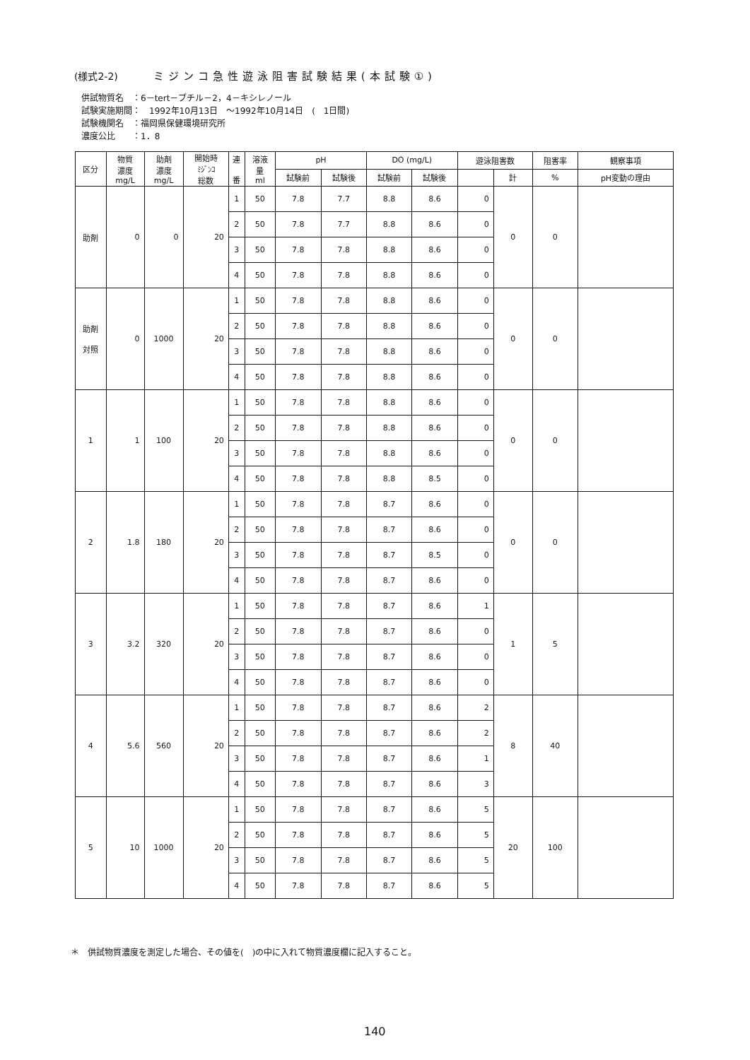(様式2-2) ミジンコ急性遊泳阻害試験結果(本試験①)
供試物質名　：6－tert－ブチル－2，4－キシレノール
試験実施期間：　1992年10月13日　～1992年10月14日　(　1日間)
試験機関名　：福岡県保健環境研究所
濃度公比　　：1．8
| 区分 | 物質 濃度 mg/L | 助剤 濃度 mg/L | 開始時 ﾐｼﾞﾝｺ 総数 | 連 番 | 溶液 量 ml | pH | | DO (mg/L) | | 遊泳阻害数 | | 阻害率 | 観察事項 |
| --- | --- | --- | --- | --- | --- | --- | --- | --- | --- | --- | --- | --- | --- |
| | | | | | | 試験前 | 試験後 | 試験前 | 試験後 | | 計 | % | pH変動の理由 |
| 助剤 | 0 | 0 | 20 | 1 | 50 | 7.8 | 7.7 | 8.8 | 8.6 | 0 | 0 | 0 | |
| | | | | 2 | 50 | 7.8 | 7.7 | 8.8 | 8.6 | 0 | | | |
| | | | | 3 | 50 | 7.8 | 7.8 | 8.8 | 8.6 | 0 | | | |
| | | | | 4 | 50 | 7.8 | 7.8 | 8.8 | 8.6 | 0 | | | |
| 助剤 対照 | 0 | 1000 | 20 | 1 | 50 | 7.8 | 7.8 | 8.8 | 8.6 | 0 | 0 | 0 | |
| | | | | 2 | 50 | 7.8 | 7.8 | 8.8 | 8.6 | 0 | | | |
| | | | | 3 | 50 | 7.8 | 7.8 | 8.8 | 8.6 | 0 | | | |
| | | | | 4 | 50 | 7.8 | 7.8 | 8.8 | 8.6 | 0 | | | |
| 1 | 1 | 100 | 20 | 1 | 50 | 7.8 | 7.8 | 8.8 | 8.6 | 0 | 0 | 0 | |
| | | | | 2 | 50 | 7.8 | 7.8 | 8.8 | 8.6 | 0 | | | |
| | | | | 3 | 50 | 7.8 | 7.8 | 8.8 | 8.6 | 0 | | | |
| | | | | 4 | 50 | 7.8 | 7.8 | 8.8 | 8.5 | 0 | | | |
| 2 | 1.8 | 180 | 20 | 1 | 50 | 7.8 | 7.8 | 8.7 | 8.6 | 0 | 0 | 0 | |
| | | | | 2 | 50 | 7.8 | 7.8 | 8.7 | 8.6 | 0 | | | |
| | | | | 3 | 50 | 7.8 | 7.8 | 8.7 | 8.5 | 0 | | | |
| | | | | 4 | 50 | 7.8 | 7.8 | 8.7 | 8.6 | 0 | | | |
| 3 | 3.2 | 320 | 20 | 1 | 50 | 7.8 | 7.8 | 8.7 | 8.6 | 1 | 1 | 5 | |
| | | | | 2 | 50 | 7.8 | 7.8 | 8.7 | 8.6 | 0 | | | |
| | | | | 3 | 50 | 7.8 | 7.8 | 8.7 | 8.6 | 0 | | | |
| | | | | 4 | 50 | 7.8 | 7.8 | 8.7 | 8.6 | 0 | | | |
| 4 | 5.6 | 560 | 20 | 1 | 50 | 7.8 | 7.8 | 8.7 | 8.6 | 2 | 8 | 40 | |
| | | | | 2 | 50 | 7.8 | 7.8 | 8.7 | 8.6 | 2 | | | |
| | | | | 3 | 50 | 7.8 | 7.8 | 8.7 | 8.6 | 1 | | | |
| | | | | 4 | 50 | 7.8 | 7.8 | 8.7 | 8.6 | 3 | | | |
| 5 | 10 | 1000 | 20 | 1 | 50 | 7.8 | 7.8 | 8.7 | 8.6 | 5 | 20 | 100 | |
| | | | | 2 | 50 | 7.8 | 7.8 | 8.7 | 8.6 | 5 | | | |
| | | | | 3 | 50 | 7.8 | 7.8 | 8.7 | 8.6 | 5 | | | |
| | | | | 4 | 50 | 7.8 | 7.8 | 8.7 | 8.6 | 5 | | | |
＊　供試物質濃度を測定した場合、その値を(　)の中に入れて物質濃度欄に記入すること。
140